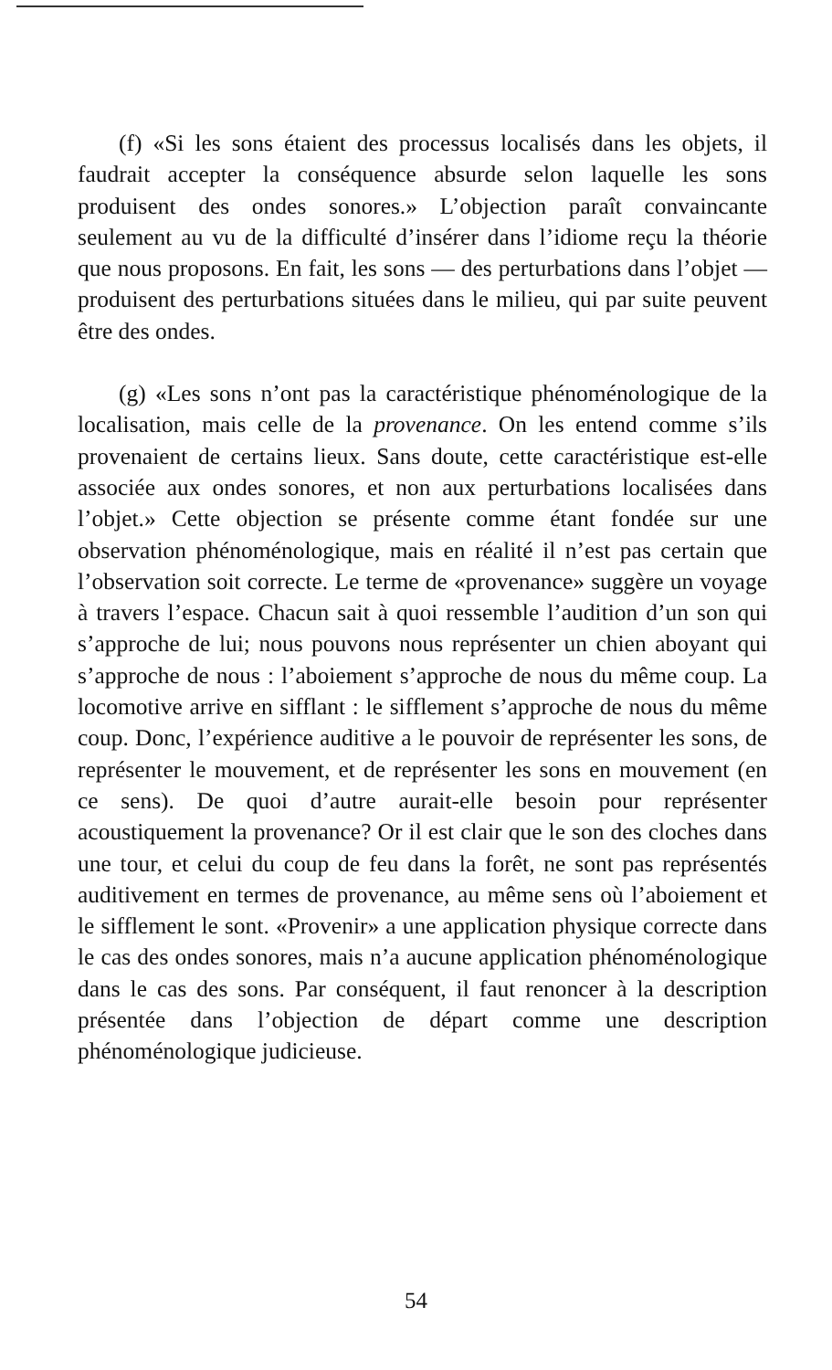(f) «Si les sons étaient des processus localisés dans les objets, il faudrait accepter la conséquence absurde selon laquelle les sons produisent des ondes sonores.» L’objection paraît convaincante seulement au vu de la difficulté d’insérer dans l’idiome reçu la théorie que nous proposons. En fait, les sons — des perturbations dans l’objet — produisent des perturbations situées dans le milieu, qui par suite peuvent être des ondes.
(g) «Les sons n’ont pas la caractéristique phénoménologique de la localisation, mais celle de la provenance. On les entend comme s’ils provenaient de certains lieux. Sans doute, cette caractéristique est-elle associée aux ondes sonores, et non aux perturbations localisées dans l’objet.» Cette objection se présente comme étant fondée sur une observation phénoménologique, mais en réalité il n’est pas certain que l’observation soit correcte. Le terme de «provenance» suggère un voyage à travers l’espace. Chacun sait à quoi ressemble l’audition d’un son qui s’approche de lui; nous pouvons nous représenter un chien aboyant qui s’approche de nous : l’aboiement s’approche de nous du même coup. La locomotive arrive en sifflant : le sifflement s’approche de nous du même coup. Donc, l’expérience auditive a le pouvoir de représenter les sons, de représenter le mouvement, et de représenter les sons en mouvement (en ce sens). De quoi d’autre aurait-elle besoin pour représenter acoustiquement la provenance? Or il est clair que le son des cloches dans une tour, et celui du coup de feu dans la forêt, ne sont pas représentés auditivement en termes de provenance, au même sens où l’aboiement et le sifflement le sont. «Provenir» a une application physique correcte dans le cas des ondes sonores, mais n’a aucune application phénoménologique dans le cas des sons. Par conséquent, il faut renoncer à la description présentée dans l’objection de départ comme une description phénoménologique judicieuse.
54